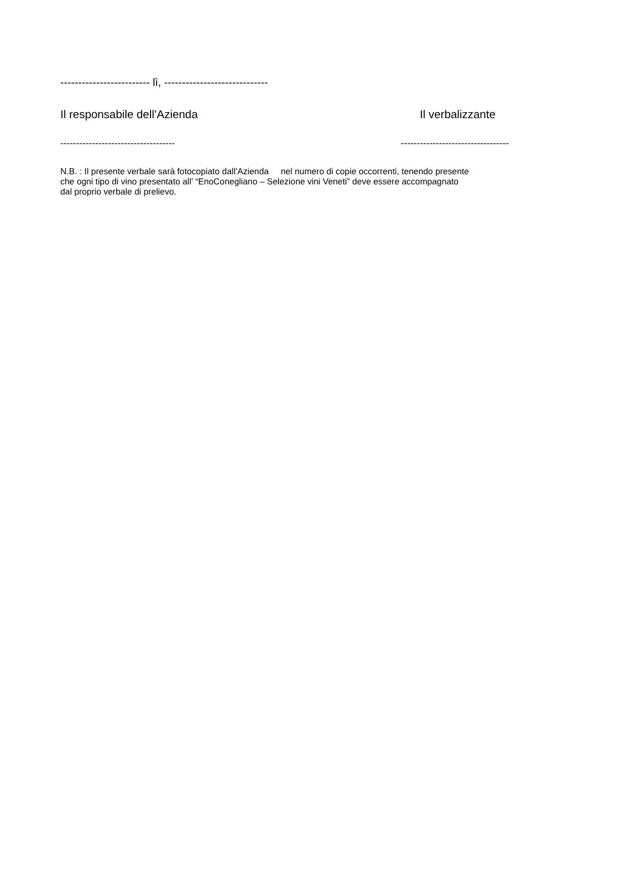------------------------- lì, -----------------------------
Il responsabile dell’Azienda Il verbalizzante
------------------------------------ ----------------------------------
N.B. : Il presente verbale sarà fotocopiato dall’Azienda nel numero di copie occorrenti, tenendo presente
che ogni tipo di vino presentato all’ “EnoConegliano – Selezione vini Veneti” deve essere accompagnato
dal proprio verbale di prelievo.